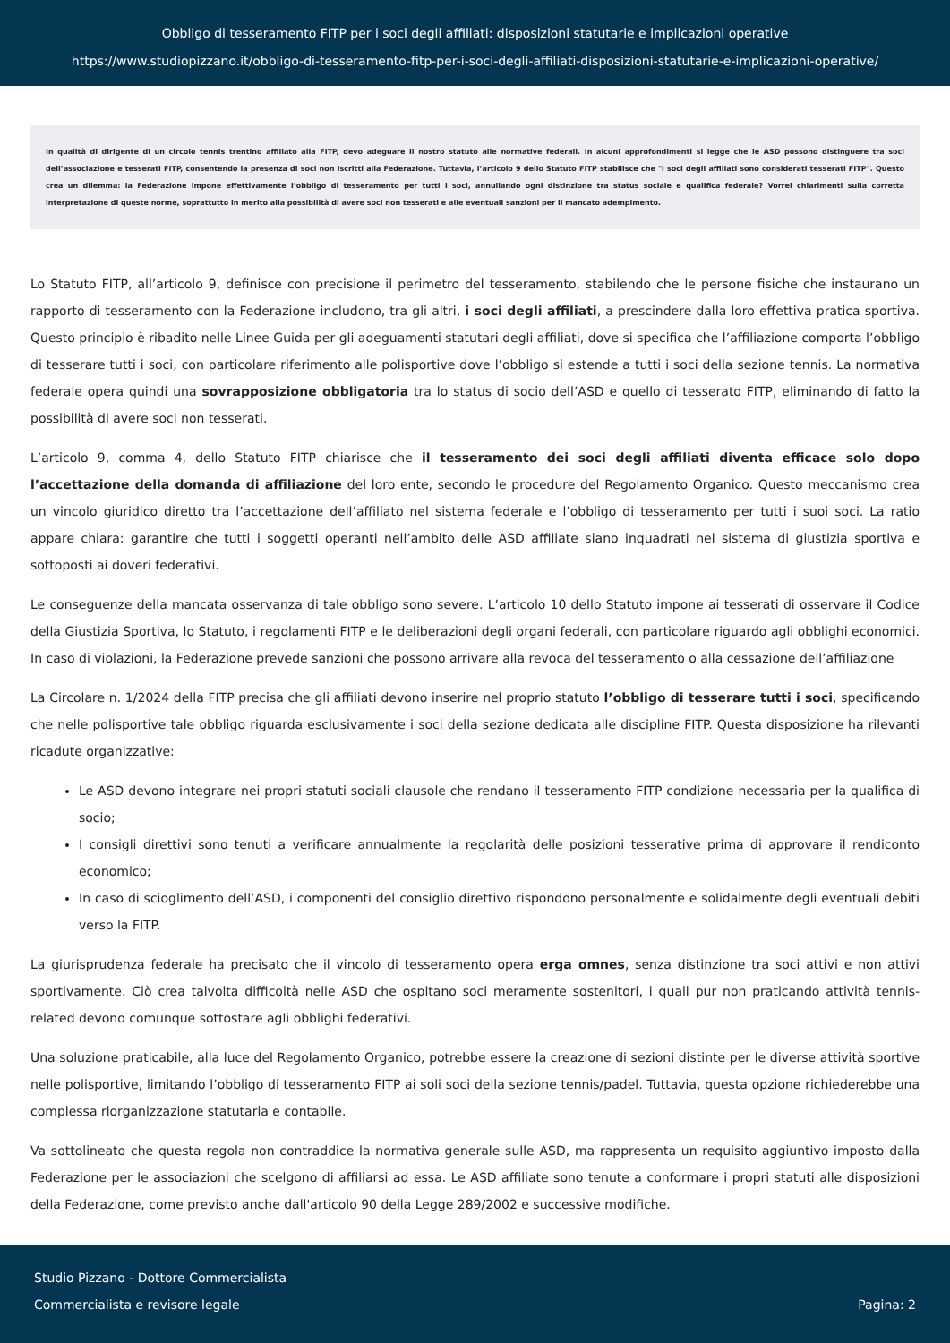Obbligo di tesseramento FITP per i soci degli affiliati: disposizioni statutarie e implicazioni operative
https://www.studiopizzano.it/obbligo-di-tesseramento-fitp-per-i-soci-degli-affiliati-disposizioni-statutarie-e-implicazioni-operative/
In qualità di dirigente di un circolo tennis trentino affiliato alla FITP, devo adeguare il nostro statuto alle normative federali. In alcuni approfondimenti si legge che le ASD possono distinguere tra soci dell’associazione e tesserati FITP, consentendo la presenza di soci non iscritti alla Federazione. Tuttavia, l’articolo 9 dello Statuto FITP stabilisce che "i soci degli affiliati sono considerati tesserati FITP". Questo crea un dilemma: la Federazione impone effettivamente l’obbligo di tesseramento per tutti i soci, annullando ogni distinzione tra status sociale e qualifica federale? Vorrei chiarimenti sulla corretta interpretazione di queste norme, soprattutto in merito alla possibilità di avere soci non tesserati e alle eventuali sanzioni per il mancato adempimento.
Lo Statuto FITP, all’articolo 9, definisce con precisione il perimetro del tesseramento, stabilendo che le persone fisiche che instaurano un rapporto di tesseramento con la Federazione includono, tra gli altri, i soci degli affiliati, a prescindere dalla loro effettiva pratica sportiva. Questo principio è ribadito nelle Linee Guida per gli adeguamenti statutari degli affiliati, dove si specifica che l’affiliazione comporta l’obbligo di tesserare tutti i soci, con particolare riferimento alle polisportive dove l’obbligo si estende a tutti i soci della sezione tennis. La normativa federale opera quindi una sovrapposizione obbligatoria tra lo status di socio dell’ASD e quello di tesserato FITP, eliminando di fatto la possibilità di avere soci non tesserati.
L’articolo 9, comma 4, dello Statuto FITP chiarisce che il tesseramento dei soci degli affiliati diventa efficace solo dopo l’accettazione della domanda di affiliazione del loro ente, secondo le procedure del Regolamento Organico. Questo meccanismo crea un vincolo giuridico diretto tra l’accettazione dell’affiliato nel sistema federale e l’obbligo di tesseramento per tutti i suoi soci. La ratio appare chiara: garantire che tutti i soggetti operanti nell’ambito delle ASD affiliate siano inquadrati nel sistema di giustizia sportiva e sottoposti ai doveri federativi.
Le conseguenze della mancata osservanza di tale obbligo sono severe. L’articolo 10 dello Statuto impone ai tesserati di osservare il Codice della Giustizia Sportiva, lo Statuto, i regolamenti FITP e le deliberazioni degli organi federali, con particolare riguardo agli obblighi economici. In caso di violazioni, la Federazione prevede sanzioni che possono arrivare alla revoca del tesseramento o alla cessazione dell’affiliazione
La Circolare n. 1/2024 della FITP precisa che gli affiliati devono inserire nel proprio statuto l’obbligo di tesserare tutti i soci, specificando che nelle polisportive tale obbligo riguarda esclusivamente i soci della sezione dedicata alle discipline FITP. Questa disposizione ha rilevanti ricadute organizzative:
Le ASD devono integrare nei propri statuti sociali clausole che rendano il tesseramento FITP condizione necessaria per la qualifica di socio;
I consigli direttivi sono tenuti a verificare annualmente la regolarità delle posizioni tesserative prima di approvare il rendiconto economico;
In caso di scioglimento dell’ASD, i componenti del consiglio direttivo rispondono personalmente e solidalmente degli eventuali debiti verso la FITP.
La giurisprudenza federale ha precisato che il vincolo di tesseramento opera erga omnes, senza distinzione tra soci attivi e non attivi sportivamente. Ciò crea talvolta difficoltà nelle ASD che ospitano soci meramente sostenitori, i quali pur non praticando attività tennis-related devono comunque sottostare agli obblighi federativi.
Una soluzione praticabile, alla luce del Regolamento Organico, potrebbe essere la creazione di sezioni distinte per le diverse attività sportive nelle polisportive, limitando l’obbligo di tesseramento FITP ai soli soci della sezione tennis/padel. Tuttavia, questa opzione richiederebbe una complessa riorganizzazione statutaria e contabile.
Va sottolineato che questa regola non contraddice la normativa generale sulle ASD, ma rappresenta un requisito aggiuntivo imposto dalla Federazione per le associazioni che scelgono di affiliarsi ad essa. Le ASD affiliate sono tenute a conformare i propri statuti alle disposizioni della Federazione, come previsto anche dall'articolo 90 della Legge 289/2002 e successive modifiche.
Studio Pizzano - Dottore Commercialista
Commercialista e revisore legale
Pagina: 2